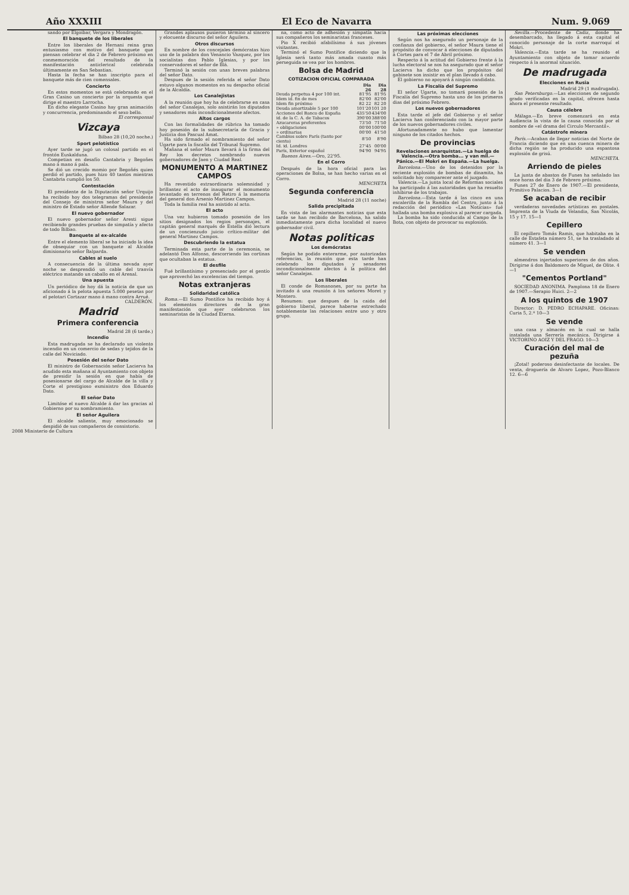Año XXXIII El Eco de Navarra Num. 9.069
sando por Elgoibar, Vergara y Mondragón.
El banquete de los liberales
Entre los liberales de Hernani reina gran entusiasmo con motivo del banquete que piensan celebrar el dia 2 de Febrero próximo en conmemoración del resultado de la manifestación anticlerical celebrada últimamente en San Sebastian.
Hasta la fecha se han inscripto para el banquete más de cien comensales.
Concierto
En estos momentos se está celebrando en el Gran Casino un concierto por la orquesta que dirige el maestro Larrocha.
En dicho elegante Casino hay gran animación y concurrencia, predominando el sexo bello.
El corresponsal
Vizcaya
Bilbao 28 (10,20 noche.)
Sport pelotístico
Ayer tarde se jugó un colosal partido en el frontón Euskalduna.
Competian en desafío Cantabria y Begoñes mano á mano á pala.
Se dió un crecido momio por Begoñés quien perdió el partido, pues hizo 40 tantos mientras Cantabria cumplió los 50.
Contestación
El presidente de la Diputación señor Urquijo ha recibido hoy dos telegramas del presidente del Consejo de ministros señor Maura y del ministro de Estado señor Allende Salazar.
El nuevo gobernador
El nuevo gobernador señor Aresti sigue recibiendo grandes pruebas de simpatía y afecto de todo Bilbao.
Banquete al ex-alcalde
Entre el elemento liberal se ha iniciado la idea de obsequiar con un banquete al Alcalde dimisionario señor Balparda.
Cables al suelo
A consecuencia de la última nevada ayer noche se desprendió un cable del tranvía eléctrico matando un caballo en el Arenal.
Una apuesta
Un periódico de hoy dá la noticia de que un aficionado á la pelota apuesta 5.000 pesetas por el pelotari Cortazar mano á mano contra Arrué.
CALDERÓN.
Madrid
Primera conferencia
Madrid 28 (6 tarde.)
Incendio
Esta madrugada se ha declarado un violento incendio en un comercio de sedas y tejidos de la calle del Noviciado.
Posesión del señor Dato
El ministro de Gobernación señor Lacierva ha acudido esta mañana al Ayuntamiento con objeto de presidir la sesión en que había de posesionarse del cargo de Alcalde de la villa y Corte el prestigioso exministro don Eduardo Dato.
El señor Dato
Limitóse el nuevo Alcalde á dar las gracias al Gobierno por su nombramiento.
El señor Aguilera
El alcalde saliente, muy emocionado se despidió de sus compañeros de consistorio.
Grandes aplausos pusieron término al sincero y elocuente discurso del señor Aguilera.
Otros discursos
En nombre de los concejales demócratas hizo uso de la palabra don Venancio Vazquez, por los socialistas don Pablo Iglesias, y por los conservadores el señor de Blá.
Terminó la sesión con unas breves palabras del señor Dato.
Despues de la sesión referida el señor Dato estuvo algunos momentos en su despacho oficial de la Alcaldía.
Los Canalejistas
A la reunión que hoy ha de celebrarse en casa del señor Canalejas, solo asistirán los diputados y senadores más incondicionalmente afectos.
Altos cargos
Con las formalidades de rúbrica ha tomado hoy posesión de la subsecretaría de Gracia y Justicia don Pascual Amat.
Ha sido firmado el nombramiento del señor Ugarte para la fiscalía del Tribunal Supremo.
Mañana el señor Maura llevará á la firma del Rey los decretos nombrando nuevos gobernadores de Jaen y Ciudad Real.
MONUMENTO A MARTINEZ CAMPOS
Ha revestido extraordinaria solemnidad y brillantez el acto de inaugurar el monumento levantado en terrenos del Retiro á la memoria del general don Arsenio Martinez Campos.
Toda la familia real ha asistido al acto.
El acto
Una vez hubieron tomado posesión de los sitios designados los regios personajes, el capitán general marqués de Estella dió lectura de un concienzudo juicio crítico-militar del general Martinez Campos.
Descubriendo la estatua
Terminada esta parte de la ceremonia, se adelantó Don Alfonso, descorriendo las cortinas que ocultaban la estatua.
El desfile
Fué brillantísimo y presenciado por el gentío que aprovechó las excelencias del tiempo.
Notas extranjeras
Solidaridad católica
Roma.—El Sumo Pontífice ha recibido hoy á los elementos directores de la gran manifestación que ayer celebraron los seminaristas de la Ciudad Eterna.
na, como acto de adhesión y simpatía hacia sus compañeros los seminaristas franceses.
Pio X recibió afabilísimo á sus jóvenes visitantes.
Terminó el Sumo Pontífice diciendo que la Iglesia será tanto más amada cuanto más perseguida se vea por los hombres.
Bolsa de Madrid
COTIZACION OFICIAL COMPARADA
| | Dia 26 | Dia 28 |
| --- | --- | --- |
| Deuda perpetua 4 por 100 int. | 81'95 | 81'95 |
| Idem id. fin de mes | 82'00 | 82'00 |
| Idem fin próximo | 82 22 | 82 20 |
| Deuda amortizable 5 por 100 | 101'20 | 101 20 |
| Acciones del Banco de España | 435'50 | 434'00 |
| id. de la C. A. de Tabacos | 390'00 | 388'00 |
| Azucareras preferentes | 73'50 | 71'50 |
| » obligaciones | 00'00 | 100'00 |
| » ordinarias | 00'00 | 41'50 |
| Cambios sobre París (tanto por ciento) | 8'50 | 8'90 |
| Id. id. Londres | 27'45 | 00'00 |
| París, Exterior español | 94'90 | 94'95 |
Buenos Aires.—Oro, 22'95.
En el Corro
Después de la hora oficial para las operaciones de Bolsa, se han hecho varias en el Corro.
MENCHETA
Segunda conferencia
Madrid 28 (11 noche)
Salida precipitada
En vista de las alarmantes noticias que esta tarde se han recibido de Barcelona, ha salido inmediatamente para dicha localidad el nuevo gobernador civil.
Notas politicas
Los demócratas
Según he podido enterarme, por autorizadas referencias, la reunión que esta tarde han celebrado los diputados y senadores incondicionalmente afectos á la política del señor Canalejas.
Los liberales
El conde de Romanones, por su parte ha invitado á una reunión á los señores Moret y Montero.
Resumen: que despues de la caida del gobierno liberal, parece haberse estrechado notablemente las relaciones entre uno y otro grupo.
Las próximas elecciones
Según nos ha asegurado un personaje de la confianza del gobierno, el señor Maura tiene el propósito de convocar á elecciones de diputados á Cortes para el 7 de Abril próximo.
Respecto á la actitud del Gobierno frente á la lucha electoral se nos ha asegurado que el señor Lacierva ha dicho que los propósitos del gabinete son insistir en el plan llevado á cabo.
El gobierno no apoyará á ningún candidato.
La Fiscalía del Supremo
El señor Ugarte, no tomará posesión de la Fiscalía del Supremo hasta uno de los primeros dias del próximo Febrero.
Los nuevos gobernadores
Esta tarde el jefe del Gobierno y el señor Lacierva han conferenciado con la mayor parte de los nuevos gobernadores civiles.
Afortunadamente no hubo que lamentar ninguno de los citados hechos.
De provincias
Revelaciones anarquistas.—La huelga de Valencia.—Otra bomba... y van mil.—Pánico.—El Mokri en España.—La huelga.
Barcelona.—Uno de los detenidos por la reciente explosión de bombas de dinamita, ha solicitado hoy comparecer ante el juzgado.
Valencia.—La junta local de Reformas sociales ha participado á las autoridades que ha resuelto inhibirse de los trabajos.
Barcelona.—Esta tarde á las cinco en una escalerilla de la Rambla del Centro, junto á la redacción del periódico «Las Noticias» fué hallada una bomba explosiva al parecer cargada.
La bomba ha sido conducida al Campo de la Bota, con objeto de provocar su explosión.
Sevilla.—Procedente de Cadiz, donde ha desembarcado, ha llegado á esta capital el conocido personaje de la corte marroquí el Mokri.
Valencia.—Esta tarde se ha reunido el Ayuntamiento con objeto de tomar acuerdo respecto á la anormal situación.
De madrugada
Elecciones en Rusia
Madrid 29 (1 madrugada).
San Petersburgo.—Las elecciones de segundo grado verificadas en la capital, ofrecen hasta ahora el presente resultado.
Causa célebre
Málaga.—En breve comenzará en esta Audiencia la vista de la causa conocida por el nombre de «el drama del Circulo Mercantil».
Catástrofe minera
París.—Acaban de llegar noticias del Norte de Francia diciendo que en una cuenca minera de dicha región se ha producido una espantosa explosión de grisú.
MENCHETA.
Arriendo de pieles
La junta de abastos de Funes ha señalado las once horas del dia 3 de Febrero próximo.
Funes 27 de Enero de 1907.—El presidente, Primitivo Palacios. 3—1
Se acaban de recibir
verdaderas novedades artísticas en postales. Imprenta de la Viuda de Velandia, San Nicolás, 15 y 17. 15—1
Cepillero
El cepillero Tomás Ramis, que habitaba en la calle de Estafeta número 51, se ha trasladado al número 41. 3—1
Se venden
almendros injertados superiores de dos años. Dirigirse á don Baldomero de Miguel, de Olite. 4—1
"Cementos Portland"
SOCIEDAD ANONIMA. Pamplona 18 de Enero de 1907.—Serapio Huici. 2—2
A los quintos de 1907
Director: D. PEDRO ECHAPARE. Oficinas: Curia 5, 2.º 10—3
Se vende
una casa y almacén en la cual se halla instalada una Serrería mecánica. Dirigirse á VICTORINO AOIZ Y DEL FRAGO. 10—3
Curación del mal de pezuña
¡Zotal! poderoso desinfectante de locales. De venta, droguería de Alvaro Lopez, Pozo-Blanco 12. 6—6
2008 Ministerio de Cultura